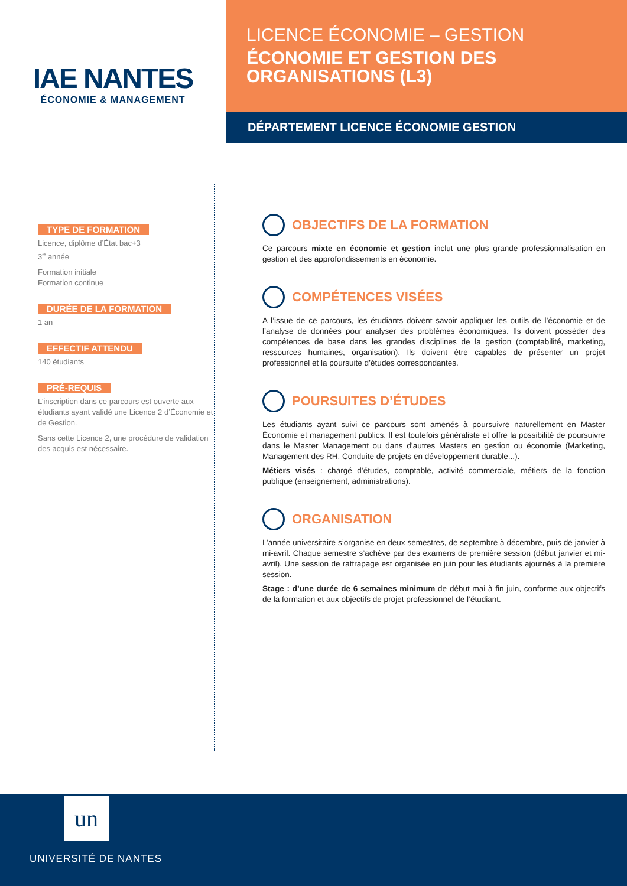IAE NANTES
ÉCONOMIE & MANAGEMENT
LICENCE ÉCONOMIE – GESTION
ÉCONOMIE ET GESTION DES
ORGANISATIONS (L3)
DÉPARTEMENT LICENCE ÉCONOMIE GESTION
TYPE DE FORMATION
Licence, diplôme d’État bac+3
3<sup>e</sup> année
Formation initiale
Formation continue
DURÉE DE LA FORMATION
1 an
EFFECTIF ATTENDU
140 étudiants
PRÉ-REQUIS
L’inscription dans ce parcours est ouverte aux étudiants ayant validé une Licence 2 d’Économie et de Gestion.
Sans cette Licence 2, une procédure de validation des acquis est nécessaire.
OBJECTIFS DE LA FORMATION
Ce parcours mixte en économie et gestion inclut une plus grande professionnalisation en gestion et des approfondissements en économie.
COMPÉTENCES VISÉES
A l’issue de ce parcours, les étudiants doivent savoir appliquer les outils de l’économie et de l’analyse de données pour analyser des problèmes économiques. Ils doivent posséder des compétences de base dans les grandes disciplines de la gestion (comptabilité, marketing, ressources humaines, organisation). Ils doivent être capables de présenter un projet professionnel et la poursuite d’études correspondantes.
POURSUITES D’ÉTUDES
Les étudiants ayant suivi ce parcours sont amenés à poursuivre naturellement en Master Économie et management publics. Il est toutefois généraliste et offre la possibilité de poursuivre dans le Master Management ou dans d’autres Masters en gestion ou économie (Marketing, Management des RH, Conduite de projets en développement durable...).
Métiers visés : chargé d’études, comptable, activité commerciale, métiers de la fonction publique (enseignement, administrations).
ORGANISATION
L’année universitaire s’organise en deux semestres, de septembre à décembre, puis de janvier à mi-avril. Chaque semestre s’achève par des examens de première session (début janvier et mi-avril). Une session de rattrapage est organisée en juin pour les étudiants ajournés à la première session.
Stage : d’une durée de 6 semaines minimum de début mai à fin juin, conforme aux objectifs de la formation et aux objectifs de projet professionnel de l’étudiant.
un
UNIVERSITÉ DE NANTES